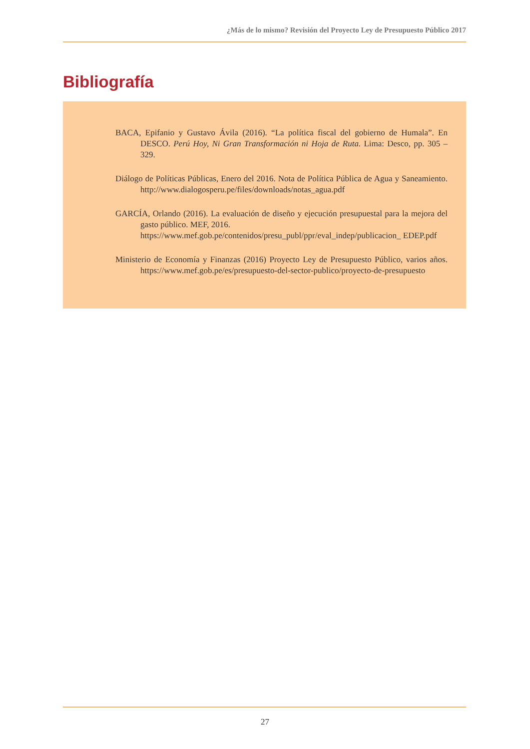¿Más de lo mismo? Revisión del Proyecto Ley de Presupuesto Público 2017
Bibliografía
BACA, Epifanio y Gustavo Ávila (2016). “La política fiscal del gobierno de Humala”. En DESCO. Perú Hoy, Ni Gran Transformación ni Hoja de Ruta. Lima: Desco, pp. 305 – 329.
Diálogo de Políticas Públicas, Enero del 2016. Nota de Política Pública de Agua y Saneamiento. http://www.dialogosperu.pe/files/downloads/notas_agua.pdf
GARCÍA, Orlando (2016). La evaluación de diseño y ejecución presupuestal para la mejora del gasto público. MEF, 2016.
https://www.mef.gob.pe/contenidos/presu_publ/ppr/eval_indep/publicacion_ EDEP.pdf
Ministerio de Economía y Finanzas (2016) Proyecto Ley de Presupuesto Público, varios años. https://www.mef.gob.pe/es/presupuesto-del-sector-publico/proyecto-de-presupuesto
27